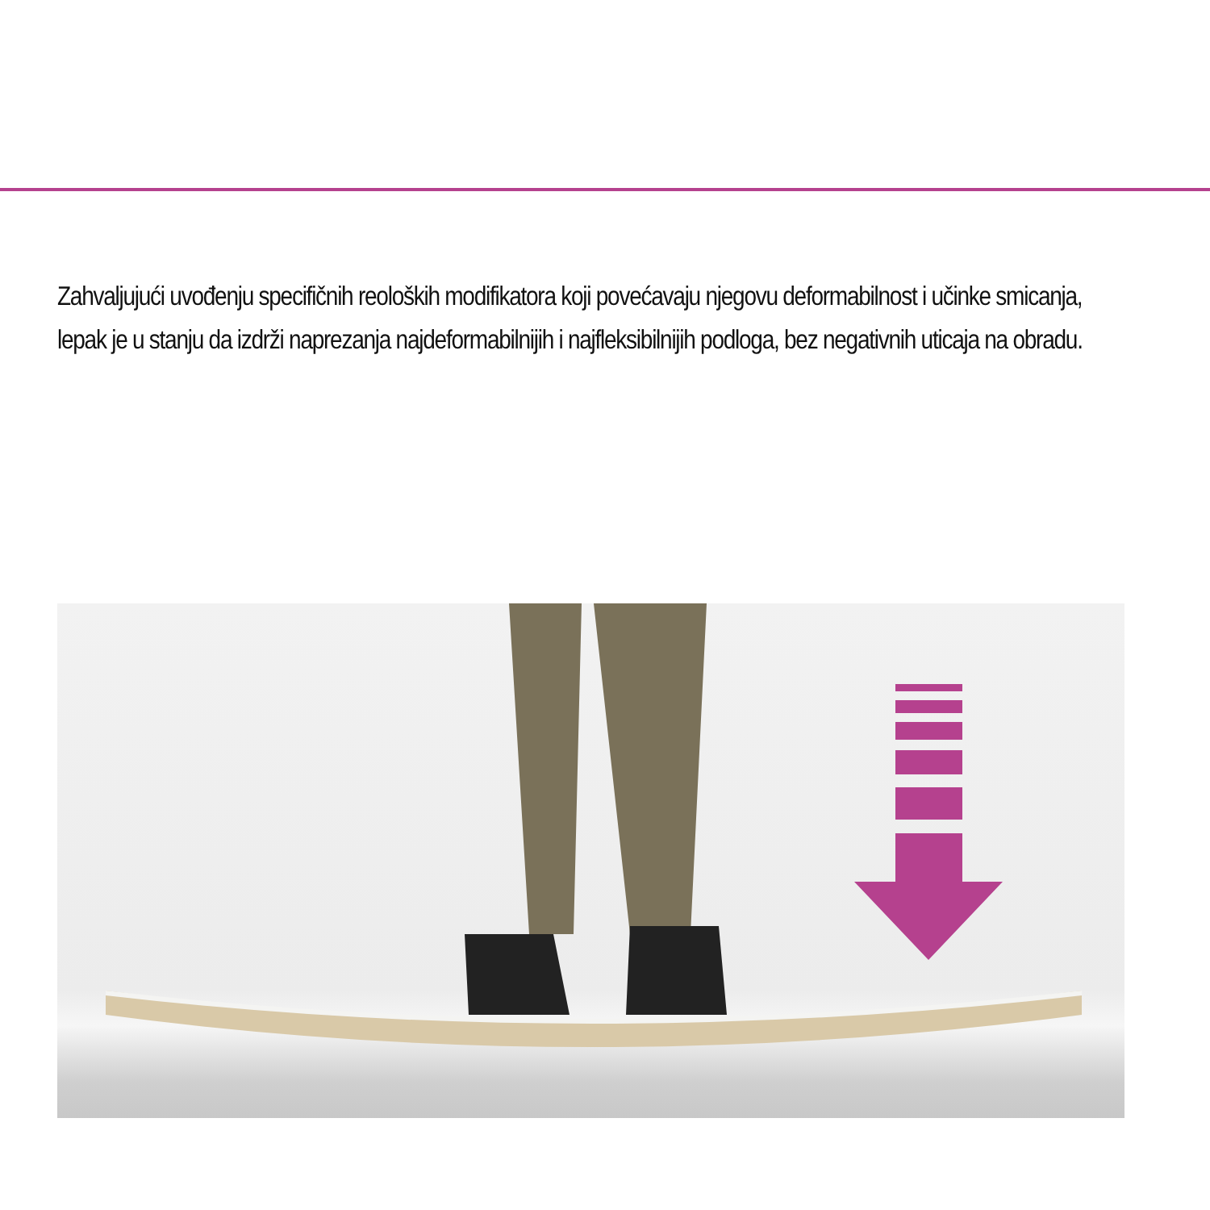Zahvaljujući uvođenju specifičnih reoloških modifikatora koji povećavaju njegovu deformabilnost i učinke smicanja, lepak je u stanju da izdrži naprezanja najdeformabilnijih i najfleksibilnijih podloga, bez negativnih uticaja na obradu.